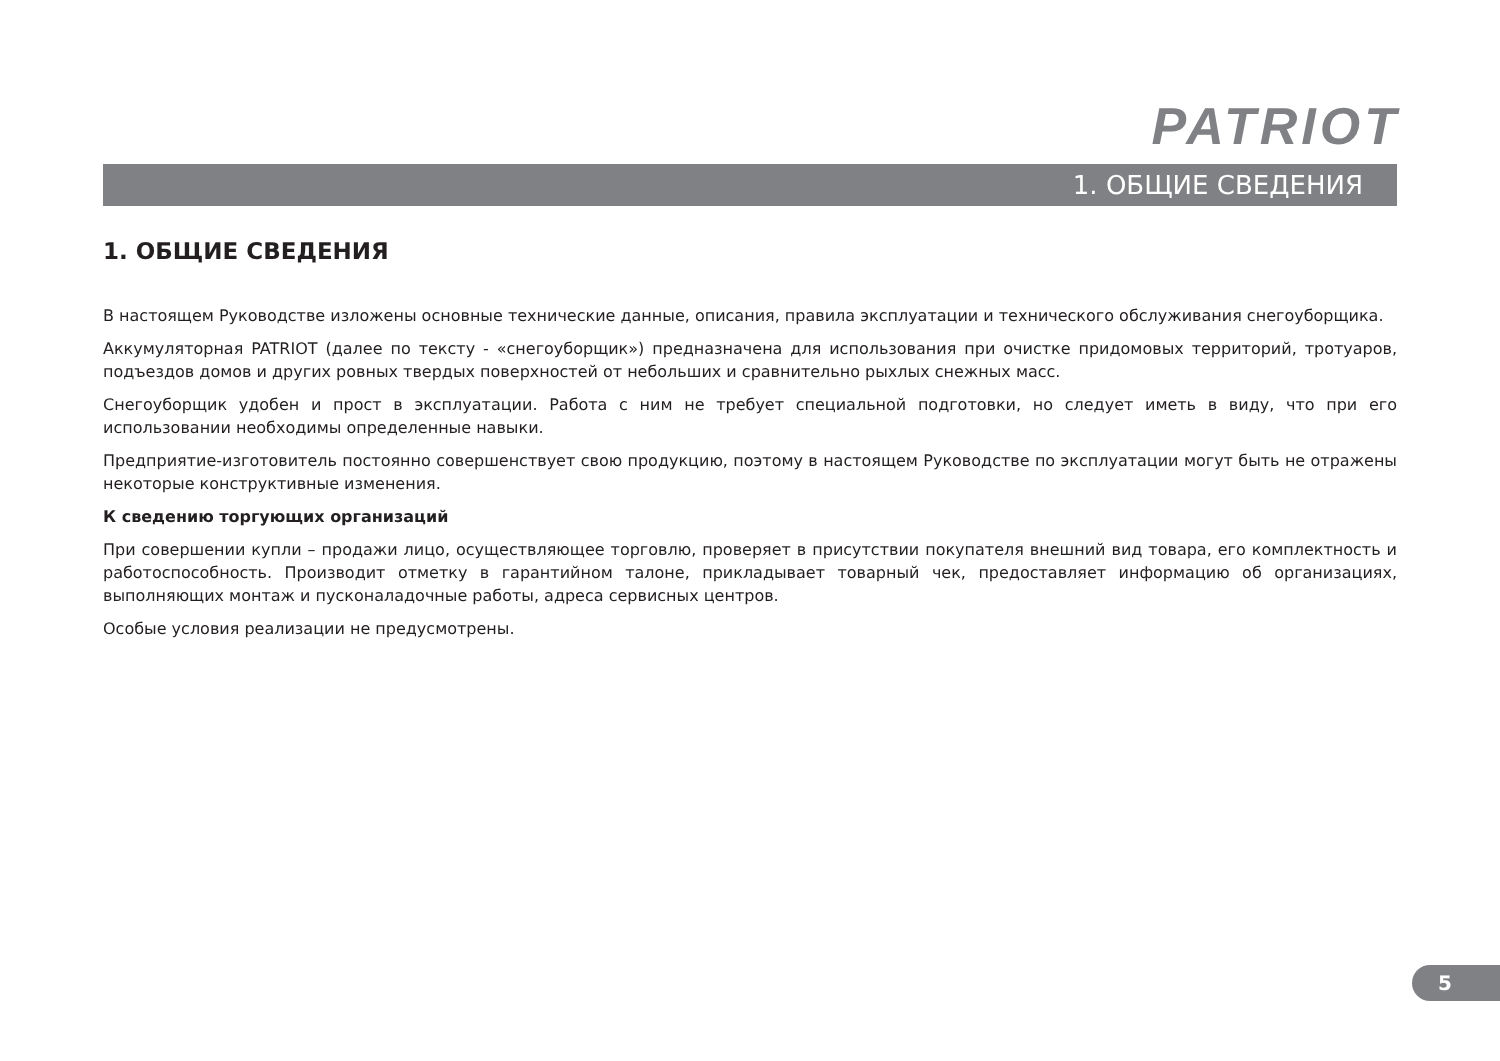PATRIOT
1. ОБЩИЕ СВЕДЕНИЯ
1. ОБЩИЕ СВЕДЕНИЯ
В настоящем Руководстве изложены основные технические данные, описания, правила эксплуатации и технического обслуживания снегоуборщика.
Аккумуляторная PATRIOT (далее по тексту - «снегоуборщик») предназначена для использования при очистке придомовых территорий, тротуаров, подъездов домов и других ровных твердых поверхностей от небольших и сравнительно рыхлых снежных масс.
Снегоуборщик удобен и прост в эксплуатации. Работа с ним не требует специальной подготовки, но следует иметь в виду, что при его использовании необходимы определенные навыки.
Предприятие-изготовитель постоянно совершенствует свою продукцию, поэтому в настоящем Руководстве по эксплуатации могут быть не отражены некоторые конструктивные изменения.
К сведению торгующих организаций
При совершении купли – продажи лицо, осуществляющее торговлю, проверяет в присутствии покупателя внешний вид товара, его комплектность и работоспособность. Производит отметку в гарантийном талоне, прикладывает товарный чек, предоставляет информацию об организациях, выполняющих монтаж и пусконаладочные работы, адреса сервисных центров.
Особые условия реализации не предусмотрены.
5